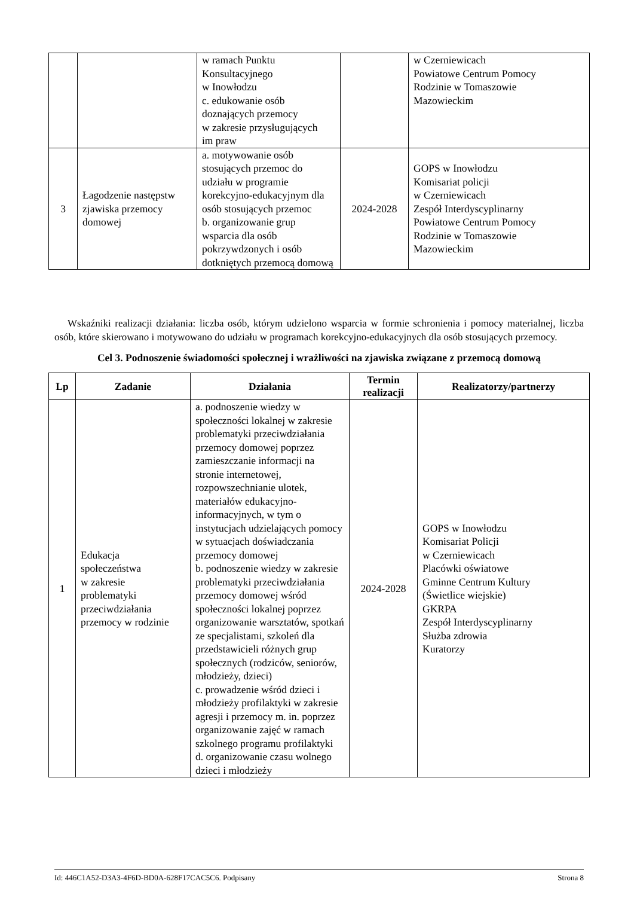| | | w ramach Punktu Konsultacyjnego w Inowłodzu c. edukowanie osób doznających przemocy w zakresie przysługujących im praw | | w Czerniewicach Powiatowe Centrum Pomocy Rodzinie w Tomaszowie Mazowieckim |
| 3 | Łagodzenie następstw zjawiska przemocy domowej | a. motywowanie osób stosujących przemoc do udziału w programie korekcyjno-edukacyjnym dla osób stosujących przemoc b. organizowanie grup wsparcia dla osób pokrzywdzonych i osób dotkniętych przemocą domową | 2024-2028 | GOPS w Inowłodzu Komisariat policji w Czerniewicach Zespół Interdyscyplinarny Powiatowe Centrum Pomocy Rodzinie w Tomaszowie Mazowieckim |
Wskaźniki realizacji działania: liczba osób, którym udzielono wsparcia w formie schronienia i pomocy materialnej, liczba osób, które skierowano i motywowano do udziału w programach korekcyjno-edukacyjnych dla osób stosujących przemocy.
Cel 3. Podnoszenie świadomości społecznej i wrażliwości na zjawiska związane z przemocą domową
| Lp | Zadanie | Działania | Termin realizacji | Realizatorzy/partnerzy |
| --- | --- | --- | --- | --- |
| 1 | Edukacja społeczeństwa w zakresie problematyki przeciwdziałania przemocy w rodzinie | a. podnoszenie wiedzy w społeczności lokalnej w zakresie problematyki przeciwdziałania przemocy domowej poprzez zamieszczanie informacji na stronie internetowej, rozpowszechnianie ulotek, materiałów edukacyjno-informacyjnych, w tym o instytucjach udzielających pomocy w sytuacjach doświadczania przemocy domowej b. podnoszenie wiedzy w zakresie problematyki przeciwdziałania przemocy domowej wśród społeczności lokalnej poprzez organizowanie warsztatów, spotkań ze specjalistami, szkoleń dla przedstawicieli różnych grup społecznych (rodziców, seniorów, młodzieży, dzieci) c. prowadzenie wśród dzieci i młodzieży profilaktyki w zakresie agresji i przemocy m. in. poprzez organizowanie zajęć w ramach szkolnego programu profilaktyki d. organizowanie czasu wolnego dzieci i młodzieży | 2024-2028 | GOPS w Inowłodzu Komisariat Policji w Czerniewicach Placówki oświatowe Gminne Centrum Kultury (Świetlice wiejskie) GKRPA Zespół Interdyscyplinarny Służba zdrowia Kuratorzy |
Id: 446C1A52-D3A3-4F6D-BD0A-628F17CAC5C6. Podpisany Strona 8